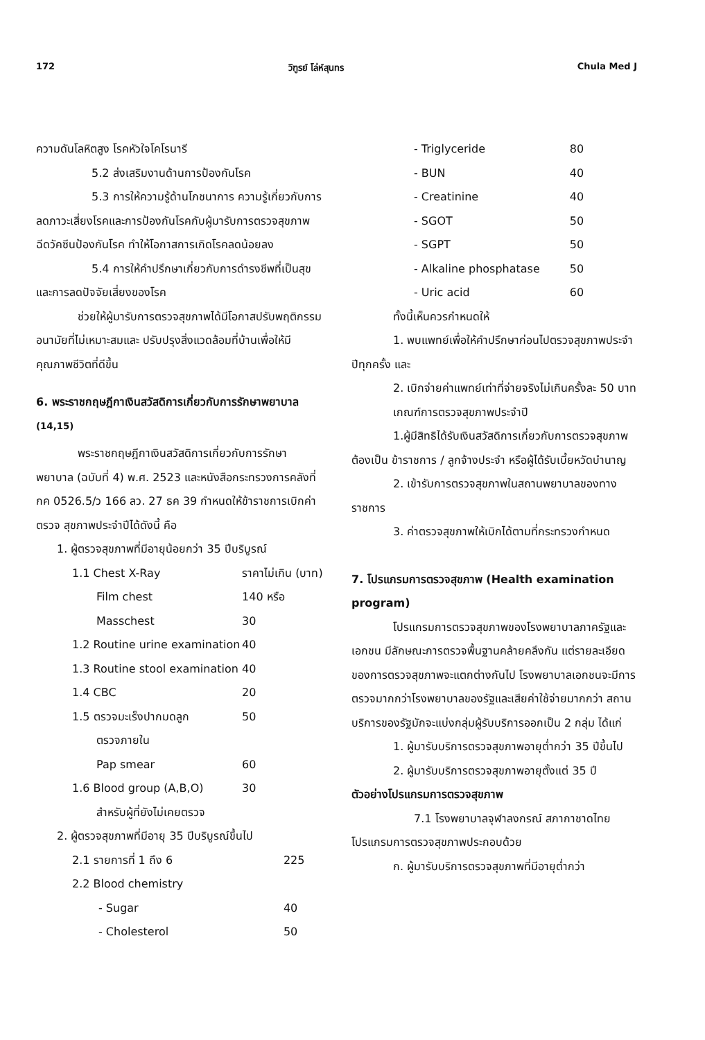172 วิฑูรย์ โล่ห์สุนทร Chula Med J
ความดันโลหิตสูง โรคหัวใจโคโรนารี
5.2 ส่งเสริมงานด้านการป้องกันโรค
5.3 การให้ความรู้ด้านโภชนาการ ความรู้เกี่ยวกับการลดภาวะเสี่ยงโรคและการป้องกันโรคกับผู้มารับการตรวจสุขภาพ ฉีดวัคซีนป้องกันโรค ทำให้โอกาสการเกิดโรคลดน้อยลง
5.4 การให้คำปรึกษาเกี่ยวกับการดำรงชีพที่เป็นสุขและการลดปัจจัยเสี่ยงของโรค
ช่วยให้ผู้มารับการตรวจสุขภาพได้มีโอกาสปรับพฤติกรรมอนามัยที่ไม่เหมาะสมและ ปรับปรุงสิ่งแวดล้อมที่บ้านเพื่อให้มีคุณภาพชีวิตที่ดีขึ้น
6. พระราชกฤษฎีกาเงินสวัสดิการเกี่ยวกับการรักษาพยาบาล <sup>(14,15)</sup>
พระราชกฤษฎีกาเงินสวัสดิการเกี่ยวกับการรักษาพยาบาล (ฉบับที่ 4) พ.ศ. 2523 และหนังสือกระทรวงการคลังที่ กค 0526.5/ว 166 ลว. 27 ธค 39 กำหนดให้ข้าราชการเบิกค่าตรวจ สุขภาพประจำปีได้ดังนี้ คือ
1. ผู้ตรวจสุขภาพที่มีอายุน้อยกว่า 35 ปีบริบูรณ์
| 1.1 Chest X-Ray | ราคาไม่เกิน (บาท) |
| Film chest | 140 หรือ |
| Masschest | 30 |
| 1.2 Routine urine examination | 40 |
| 1.3 Routine stool examination | 40 |
| 1.4 CBC | 20 |
| 1.5 ตรวจมะเร็งปากมดลูก | 50 |
| ตรวจภายใน | |
| Pap smear | 60 |
| 1.6 Blood group (A,B,O) | 30 |
| สำหรับผู้ที่ยังไม่เคยตรวจ | |
2. ผู้ตรวจสุขภาพที่มีอายุ 35 ปีบริบูรณ์ขึ้นไป
| 2.1 รายการที่ 1 ถึง 6 | 225 |
| 2.2 Blood chemistry | |
| - Sugar | 40 |
| - Cholesterol | 50 |
| - Triglyceride | 80 |
| - BUN | 40 |
| - Creatinine | 40 |
| - SGOT | 50 |
| - SGPT | 50 |
| - Alkaline phosphatase | 50 |
| - Uric acid | 60 |
ทั้งนี้เห็นควรกำหนดให้
1. พบแพทย์เพื่อให้คำปรึกษาก่อนไปตรวจสุขภาพประจำปีทุกครั้ง และ
2. เบิกจ่ายค่าแพทย์เท่าที่จ่ายจริงไม่เกินครั้งละ 50 บาท
เกณฑ์การตรวจสุขภาพประจำปี
1.ผู้มีสิทธิได้รับเงินสวัสดิการเกี่ยวกับการตรวจสุขภาพต้องเป็น ข้าราชการ / ลูกจ้างประจำ หรือผู้ได้รับเบี้ยหวัดบำนาญ
2. เข้ารับการตรวจสุขภาพในสถานพยาบาลของทางราชการ
3. ค่าตรวจสุขภาพให้เบิกได้ตามที่กระทรวงกำหนด
7. โปรแกรมการตรวจสุขภาพ (Health examination program)
โปรแกรมการตรวจสุขภาพของโรงพยาบาลภาครัฐและเอกชน มีลักษณะการตรวจพื้นฐานคล้ายคลึงกัน แต่รายละเอียดของการตรวจสุขภาพจะแตกต่างกันไป โรงพยาบาลเอกชนจะมีการตรวจมากกว่าโรงพยาบาลของรัฐและเสียค่าใช้จ่ายมากกว่า สถานบริการของรัฐมักจะแบ่งกลุ่มผู้รับบริการออกเป็น 2 กลุ่ม ได้แก่
1. ผู้มารับบริการตรวจสุขภาพอายุต่ำกว่า 35 ปีขึ้นไป
2. ผู้มารับบริการตรวจสุขภาพอายุตั้งแต่ 35 ปี
ตัวอย่างโปรแกรมการตรวจสุขภาพ
7.1 โรงพยาบาลจุฬาลงกรณ์ สภากาชาดไทย โปรแกรมการตรวจสุขภาพประกอบด้วย
ก. ผู้มารับบริการตรวจสุขภาพที่มีอายุต่ำกว่า